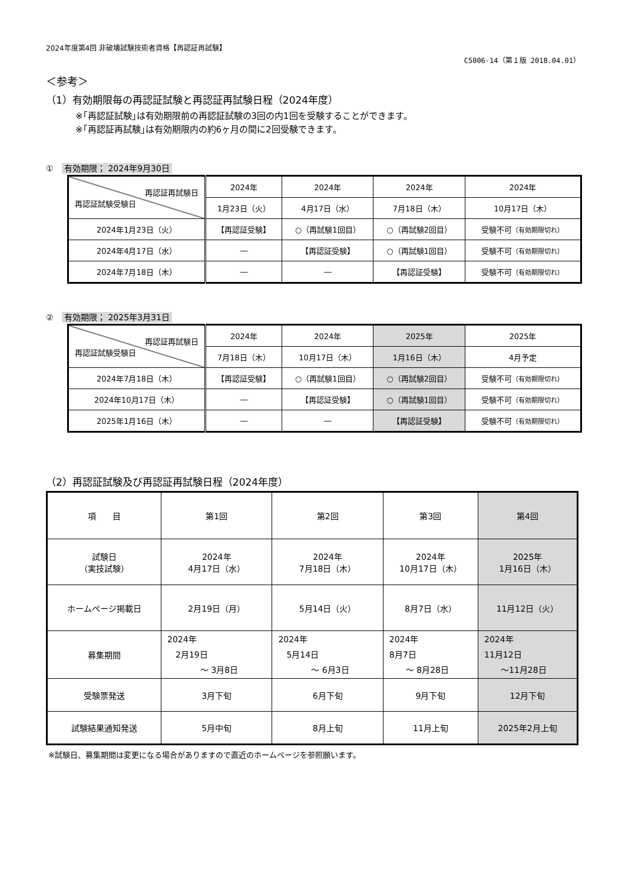2024年度第4回 非破壊試験技術者資格【再認証再試験】
C5006-14（第１版 2018.04.01）
＜参考＞
（1）有効期限毎の再認証試験と再認証再試験日程（2024年度）
※｢再認証試験｣は有効期限前の再認証試験の3回の内1回を受験することができます。
※｢再認証再試験｣は有効期限内の約6ヶ月の間に2回受験できます。
① 有効期限； 2024年9月30日
| 再認証再試験日 再認証試験受験日 | 2024年 | 2024年 | 2024年 | 2024年 |
| | 1月23日（火） | 4月17日（水） | 7月18日（木） | 10月17日（木） |
| 2024年1月23日（火） | 【再認証受験】 | ○（再試験1回目） | ○（再試験2回目） | 受験不可 （有効期限切れ） |
| 2024年4月17日（水） | ― | 【再認証受験】 | ○（再試験1回目） | 受験不可 （有効期限切れ） |
| 2024年7月18日（木） | ― | ― | 【再認証受験】 | 受験不可 （有効期限切れ） |
② 有効期限； 2025年3月31日
| 再認証再試験日 再認証試験受験日 | 2024年 | 2024年 | 2025年 | 2025年 |
| | 7月18日（木） | 10月17日（木） | 1月16日（木） | 4月予定 |
| 2024年7月18日（木） | 【再認証受験】 | ○（再試験1回目） | ○（再試験2回目） | 受験不可 （有効期限切れ） |
| 2024年10月17日（木） | ― | 【再認証受験】 | ○（再試験1回目） | 受験不可 （有効期限切れ） |
| 2025年1月16日（木） | ― | ― | 【再認証受験】 | 受験不可 （有効期限切れ） |
（2）再認証試験及び再認証再試験日程（2024年度）
| 項 目 | 第1回 | 第2回 | 第3回 | 第4回 |
| 試験日 （実技試験） | 2024年 4月17日（水） | 2024年 7月18日（木） | 2024年 10月17日（木） | 2025年 1月16日（木） |
| ホームページ掲載日 | 2月19日（月） | 5月14日（火） | 8月7日（水） | 11月12日（火） |
| 募集期間 | 2024年 2月19日 ～ 3月8日 | 2024年 5月14日 ～ 6月3日 | 2024年 8月7日 ～ 8月28日 | 2024年 11月12日 ～11月28日 |
| 受験票発送 | 3月下旬 | 6月下旬 | 9月下旬 | 12月下旬 |
| 試験結果通知発送 | 5月中旬 | 8月上旬 | 11月上旬 | 2025年2月上旬 |
※試験日、募集期間は変更になる場合がありますので直近のホームページを参照願います。